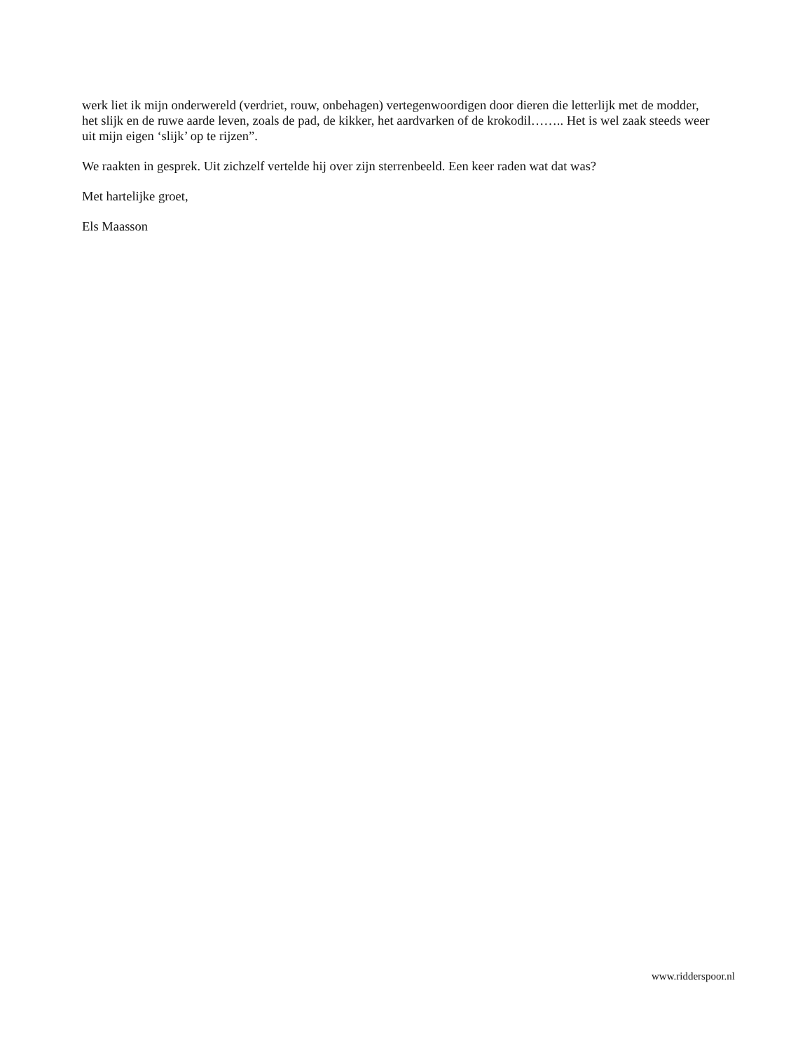werk liet ik mijn onderwereld (verdriet, rouw, onbehagen) vertegenwoordigen door dieren die letterlijk met de modder, het slijk en de ruwe aarde leven, zoals de pad, de kikker, het aardvarken of de krokodil…….. Het is wel zaak steeds weer uit mijn eigen ‘slijk’ op te rijzen”.
We raakten in gesprek. Uit zichzelf vertelde hij over zijn sterrenbeeld. Een keer raden wat dat was?
Met hartelijke groet,
Els Maasson
www.ridderspoor.nl